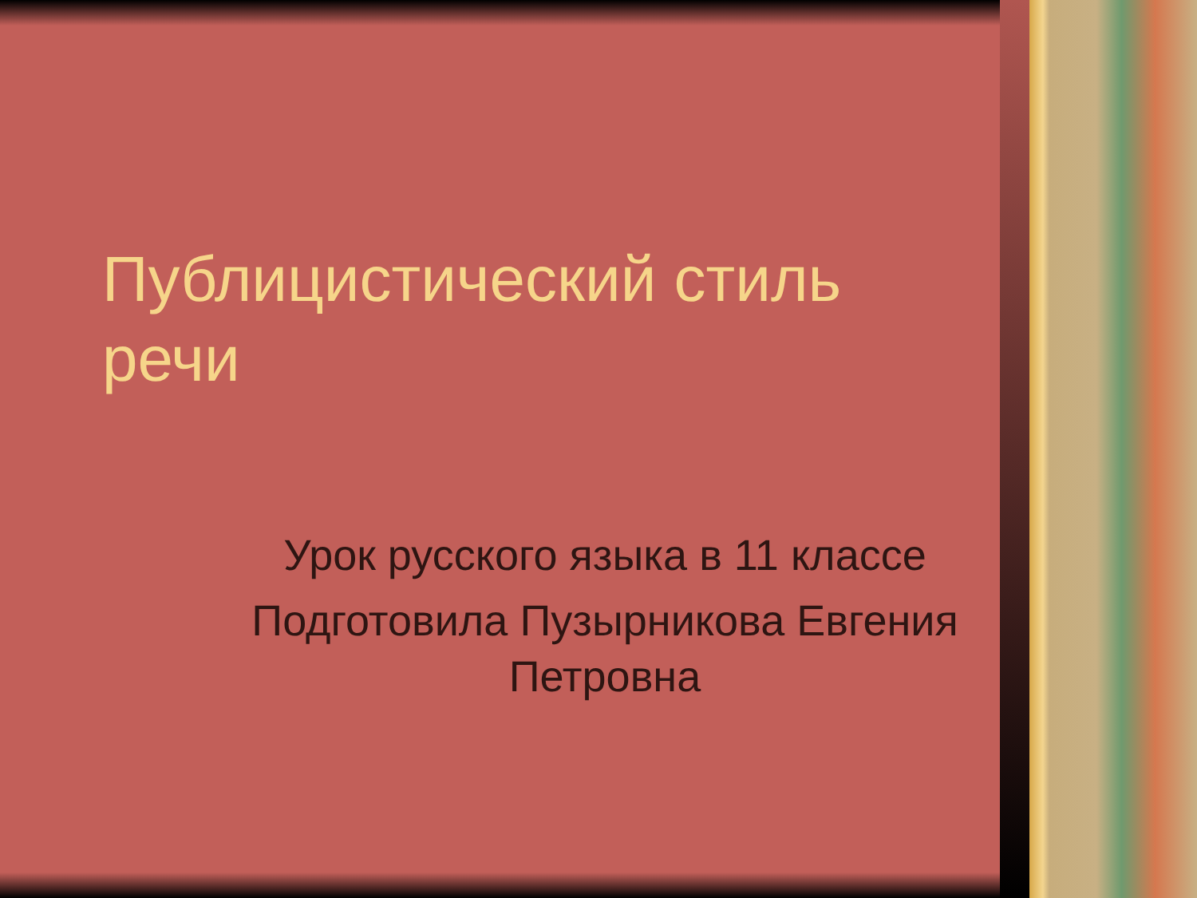Публицистический стиль речи
Урок русского языка в 11 классе
Подготовила Пузырникова Евгения Петровна